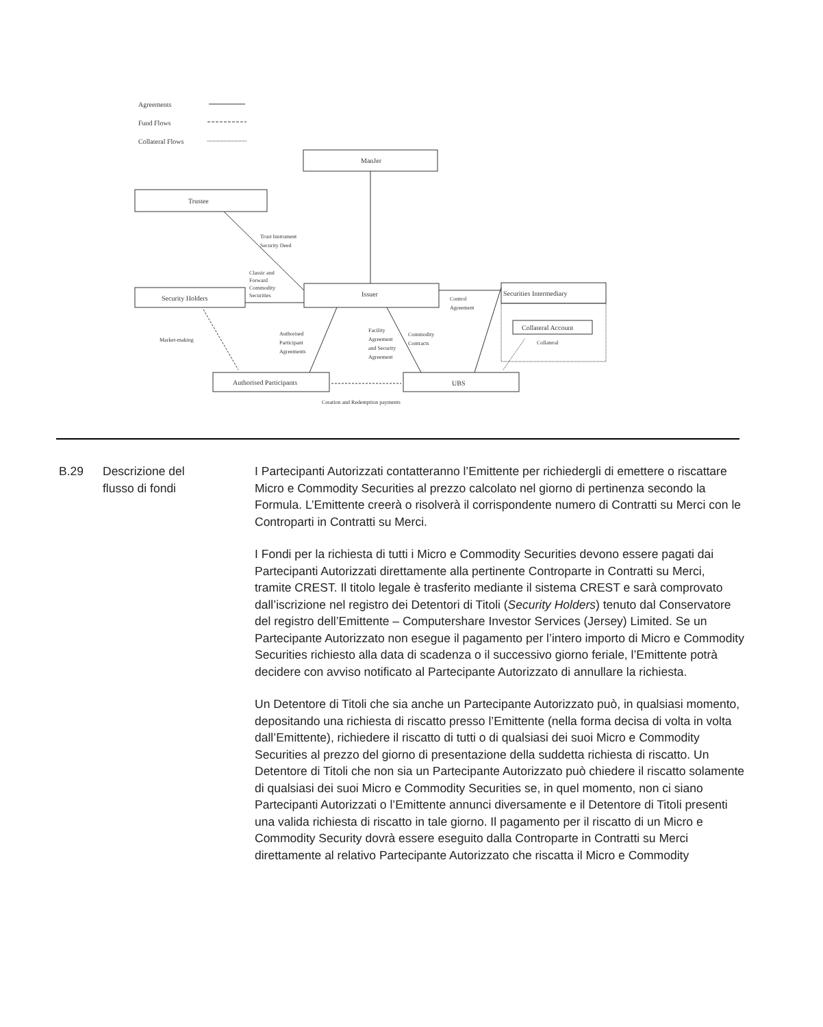Agreements
Fund Flows
Collateral Flows
ManJer
Trustee
Trust Instrument
Security Deed
Classic and
Forward
Commodity
Securities
Security Holders
Issuer
Securities Intermediary
Control
Agreement
Collateral Account
Collateral
Market-making
Authorised
Participant
Agreements
Facility
Agreement
and Security
Agreement
Commodity
Contracts
Authorised Participants
UBS
Creation and Redemption payments
B.29 Descrizione del
flusso di fondi
I Partecipanti Autorizzati contatteranno l’Emittente per richiedergli di emettere o riscattare Micro e Commodity Securities al prezzo calcolato nel giorno di pertinenza secondo la Formula. L’Emittente creerà o risolverà il corrispondente numero di Contratti su Merci con le Controparti in Contratti su Merci.
I Fondi per la richiesta di tutti i Micro e Commodity Securities devono essere pagati dai Partecipanti Autorizzati direttamente alla pertinente Controparte in Contratti su Merci, tramite CREST. Il titolo legale è trasferito mediante il sistema CREST e sarà comprovato dall’iscrizione nel registro dei Detentori di Titoli (Security Holders) tenuto dal Conservatore del registro dell’Emittente – Computershare Investor Services (Jersey) Limited. Se un Partecipante Autorizzato non esegue il pagamento per l’intero importo di Micro e Commodity Securities richiesto alla data di scadenza o il successivo giorno feriale, l’Emittente potrà decidere con avviso notificato al Partecipante Autorizzato di annullare la richiesta.
Un Detentore di Titoli che sia anche un Partecipante Autorizzato può, in qualsiasi momento, depositando una richiesta di riscatto presso l’Emittente (nella forma decisa di volta in volta dall’Emittente), richiedere il riscatto di tutti o di qualsiasi dei suoi Micro e Commodity Securities al prezzo del giorno di presentazione della suddetta richiesta di riscatto. Un Detentore di Titoli che non sia un Partecipante Autorizzato può chiedere il riscatto solamente di qualsiasi dei suoi Micro e Commodity Securities se, in quel momento, non ci siano Partecipanti Autorizzati o l’Emittente annunci diversamente e il Detentore di Titoli presenti una valida richiesta di riscatto in tale giorno. Il pagamento per il riscatto di un Micro e Commodity Security dovrà essere eseguito dalla Controparte in Contratti su Merci direttamente al relativo Partecipante Autorizzato che riscatta il Micro e Commodity